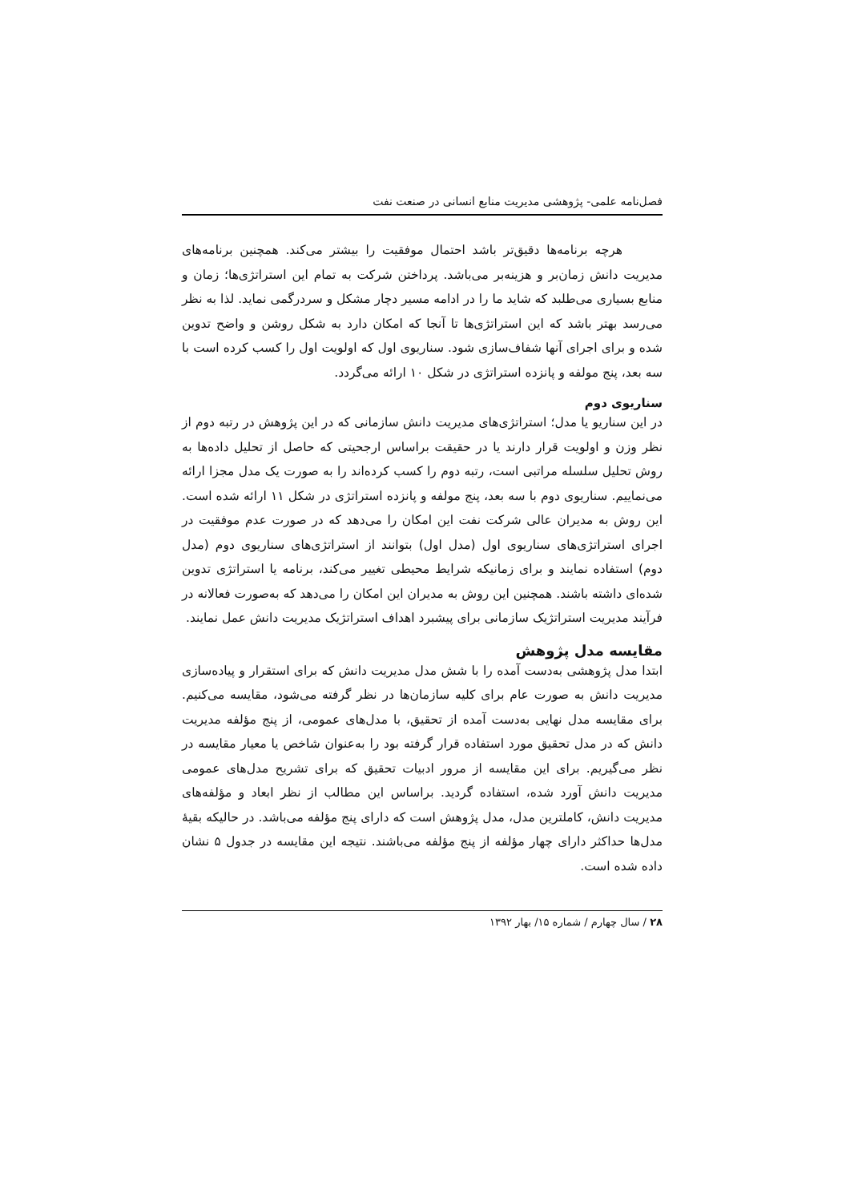فصل‌نامه علمی- پژوهشی مدیریت منابع انسانی در صنعت نفت
هرچه برنامه‌ها دقیق‌تر باشد احتمال موفقیت را بیشتر می‌کند. همچنین برنامه‌های مدیریت دانش زمان‌بر و هزینه‌بر می‌باشد. پرداختن شرکت به تمام این استراتژی‌ها؛ زمان و منابع بسیاری می‌طلبد که شاید ما را در ادامه مسیر دچار مشکل و سردرگمی نماید. لذا به نظر می‌رسد بهتر باشد که این استراتژی‌ها تا آنجا که امکان دارد به شکل روشن و واضح تدوین شده و برای اجرای آنها شفاف‌سازی شود. سناریوی اول که اولویت اول را کسب کرده است با سه بعد، پنج مولفه و پانزده استراتژی در شکل ۱۰ ارائه می‌گردد.
سناریوی دوم
در این سناریو یا مدل؛ استراتژی‌های مدیریت دانش سازمانی که در این پژوهش در رتبه دوم از نظر وزن و اولویت قرار دارند یا در حقیقت براساس ارجحیتی که حاصل از تحلیل داده‌ها به روش تحلیل سلسله مراتبی است، رتبه دوم را کسب کرده‌اند را به صورت یک مدل مجزا ارائه می‌نماییم. سناریوی دوم با سه بعد، پنج مولفه و پانزده استراتژی در شکل ۱۱ ارائه شده است. این روش به مدیران عالی شرکت نفت این امکان را می‌دهد که در صورت عدم موفقیت در اجرای استراتژی‌های سناریوی اول (مدل اول) بتوانند از استراتژی‌های سناریوی دوم (مدل دوم) استفاده نمایند و برای زمانیکه شرایط محیطی تغییر می‌کند، برنامه یا استراتژی تدوین شده‌ای داشته باشند. همچنین این روش به مدیران این امکان را می‌دهد که به‌صورت فعالانه در فرآیند مدیریت استراتژیک سازمانی برای پیشبرد اهداف استراتژیک مدیریت دانش عمل نمایند.
مقایسه مدل پژوهش
ابتدا مدل پژوهشی به‌دست آمده را با شش مدل مدیریت دانش که برای استقرار و پیاده‌سازی مدیریت دانش به صورت عام برای کلیه سازمان‌ها در نظر گرفته می‌شود، مقایسه می‌کنیم. برای مقایسه مدل نهایی به‌دست آمده از تحقیق، با مدل‌های عمومی، از پنج مؤلفه مدیریت دانش که در مدل تحقیق مورد استفاده قرار گرفته بود را به‌عنوان شاخص یا معیار مقایسه در نظر می‌گیریم. برای این مقایسه از مرور ادبیات تحقیق که برای تشریح مدل‌های عمومی مدیریت دانش آورد شده، استفاده گردید. براساس این مطالب از نظر ابعاد و مؤلفه‌های مدیریت دانش، کاملترین مدل، مدل پژوهش است که دارای پنج مؤلفه می‌باشد. در حالیکه بقیهٔ مدل‌ها حداکثر دارای چهار مؤلفه از پنج مؤلفه می‌باشند. نتیجه این مقایسه در جدول ۵ نشان داده شده است.
۲۸ / سال چهارم / شماره ۱۵/ بهار ۱۳۹۲